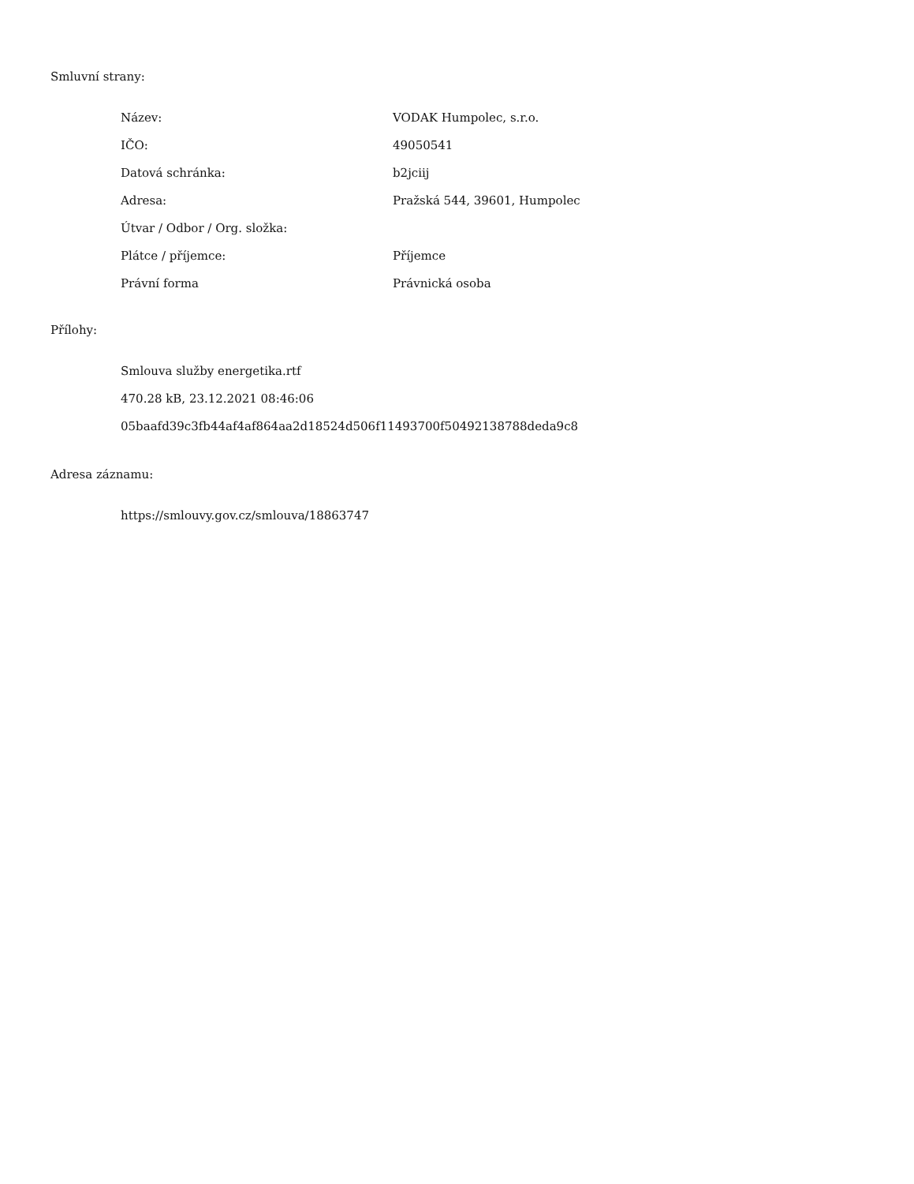Smluvní strany:
| Název: | VODAK Humpolec, s.r.o. |
| IČO: | 49050541 |
| Datová schránka: | b2jciij |
| Adresa: | Pražská 544, 39601, Humpolec |
| Útvar / Odbor / Org. složka: | |
| Plátce / příjemce: | Příjemce |
| Právní forma | Právnická osoba |
Přílohy:
Smlouva služby energetika.rtf
470.28 kB, 23.12.2021 08:46:06
05baafd39c3fb44af4af864aa2d18524d506f11493700f50492138788deda9c8
Adresa záznamu:
https://smlouvy.gov.cz/smlouva/18863747